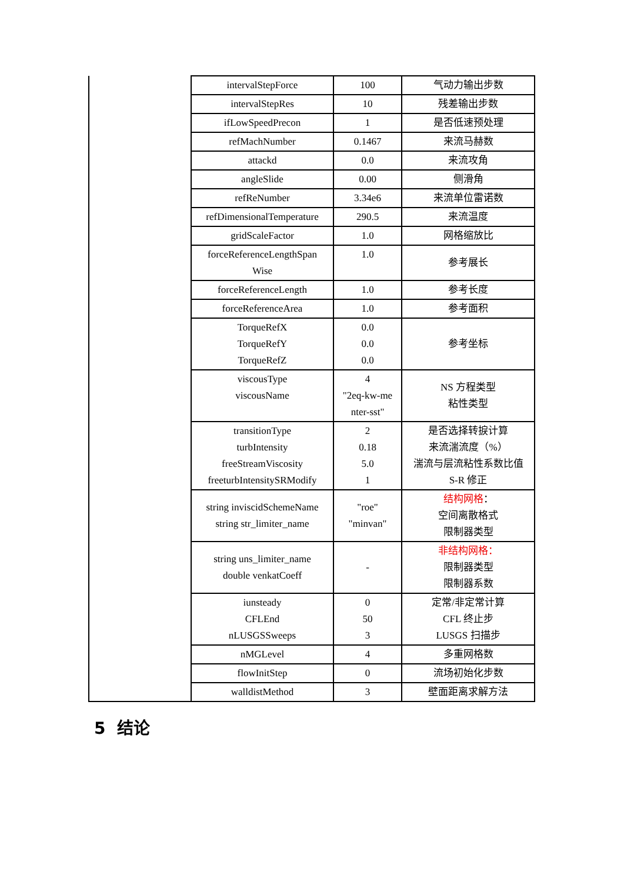| | intervalStepForce | 100 | 气动力输出步数 |
| | intervalStepRes | 10 | 残差输出步数 |
| | ifLowSpeedPrecon | 1 | 是否低速预处理 |
| | refMachNumber | 0.1467 | 来流马赫数 |
| | attackd | 0.0 | 来流攻角 |
| | angleSlide | 0.00 | 侧滑角 |
| | refReNumber | 3.34e6 | 来流单位雷诺数 |
| | refDimensionalTemperature | 290.5 | 来流温度 |
| | gridScaleFactor | 1.0 | 网格缩放比 |
| | forceReferenceLengthSpan Wise | 1.0 | 参考展长 |
| | forceReferenceLength | 1.0 | 参考长度 |
| | forceReferenceArea | 1.0 | 参考面积 |
| | TorqueRefX TorqueRefY TorqueRefZ | 0.0 0.0 0.0 | 参考坐标 |
| | viscousType viscousName | 4 "2eq-kw-me nter-sst" | NS 方程类型 粘性类型 |
| | transitionType turbIntensity freeStreamViscosity freeturbIntensitySRModify | 2 0.18 5.0 1 | 是否选择转捩计算 来流湍流度（%） 湍流与层流粘性系数比值 S-R 修正 |
| | string inviscidSchemeName string str_limiter_name | "roe" "minvan" | 结构网格 ： 空间离散格式 限制器类型 |
| | string uns_limiter_name double venkatCoeff | - | 非结构网格： 限制器类型 限制器系数 |
| | iunsteady CFLEnd nLUSGSSweeps | 0 50 3 | 定常/非定常计算 CFL 终止步 LUSGS 扫描步 |
| | nMGLevel | 4 | 多重网格数 |
| | flowInitStep | 0 | 流场初始化步数 |
| | walldistMethod | 3 | 壁面距离求解方法 |
5 结论